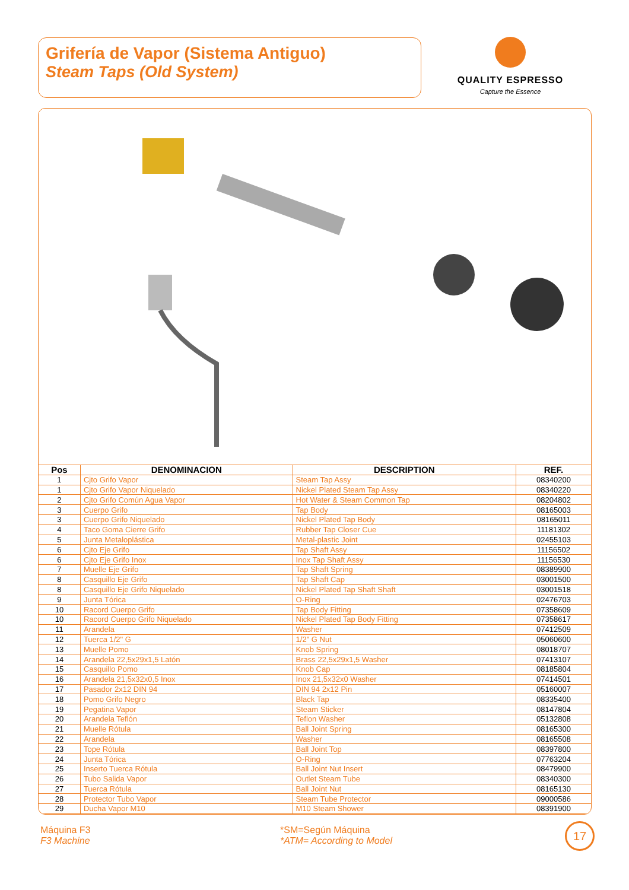Grifería de Vapor (Sistema Antiguo)
Steam Taps (Old System)
QUALITY ESPRESSO
Capture the Essence
| Pos | DENOMINACION | DESCRIPTION | REF. |
| --- | --- | --- | --- |
| 1 | Cjto Grifo Vapor | Steam Tap Assy | 08340200 |
| 1 | Cjto Grifo Vapor Niquelado | Nickel Plated Steam Tap Assy | 08340220 |
| 2 | Cjto Grifo Común Agua Vapor | Hot Water & Steam Common Tap | 08204802 |
| 3 | Cuerpo Grifo | Tap Body | 08165003 |
| 3 | Cuerpo Grifo Niquelado | Nickel Plated Tap Body | 08165011 |
| 4 | Taco Goma Cierre Grifo | Rubber Tap Closer Cue | 11181302 |
| 5 | Junta Metaloplástica | Metal-plastic Joint | 02455103 |
| 6 | Cjto Eje Grifo | Tap Shaft Assy | 11156502 |
| 6 | Cjto Eje Grifo Inox | Inox Tap Shaft Assy | 11156530 |
| 7 | Muelle Eje Grifo | Tap Shaft Spring | 08389900 |
| 8 | Casquillo Eje Grifo | Tap Shaft Cap | 03001500 |
| 8 | Casquillo Eje Grifo Niquelado | Nickel Plated Tap Shaft Shaft | 03001518 |
| 9 | Junta Tórica | O-Ring | 02476703 |
| 10 | Racord Cuerpo Grifo | Tap Body Fitting | 07358609 |
| 10 | Racord Cuerpo Grifo Niquelado | Nickel Plated Tap Body Fitting | 07358617 |
| 11 | Arandela | Washer | 07412509 |
| 12 | Tuerca 1/2" G | 1/2" G Nut | 05060600 |
| 13 | Muelle Pomo | Knob Spring | 08018707 |
| 14 | Arandela 22,5x29x1,5 Latón | Brass 22,5x29x1,5 Washer | 07413107 |
| 15 | Casquillo Pomo | Knob Cap | 08185804 |
| 16 | Arandela 21,5x32x0,5 Inox | Inox 21,5x32x0 Washer | 07414501 |
| 17 | Pasador 2x12 DIN 94 | DIN 94 2x12 Pin | 05160007 |
| 18 | Pomo Grifo Negro | Black Tap | 08335400 |
| 19 | Pegatina Vapor | Steam Sticker | 08147804 |
| 20 | Arandela Teflón | Teflon Washer | 05132808 |
| 21 | Muelle Rótula | Ball Joint Spring | 08165300 |
| 22 | Arandela | Washer | 08165508 |
| 23 | Tope Rótula | Ball Joint Top | 08397800 |
| 24 | Junta Tórica | O-Ring | 07763204 |
| 25 | Inserto Tuerca Rótula | Ball Joint Nut Insert | 08479900 |
| 26 | Tubo Salida Vapor | Outlet Steam Tube | 08340300 |
| 27 | Tuerca Rótula | Ball Joint Nut | 08165130 |
| 28 | Protector Tubo Vapor | Steam Tube Protector | 09000586 |
| 29 | Ducha Vapor M10 | M10 Steam Shower | 08391900 |
Máquina F3
F3 Machine
*SM=Según Máquina
*ATM= According to Model
17